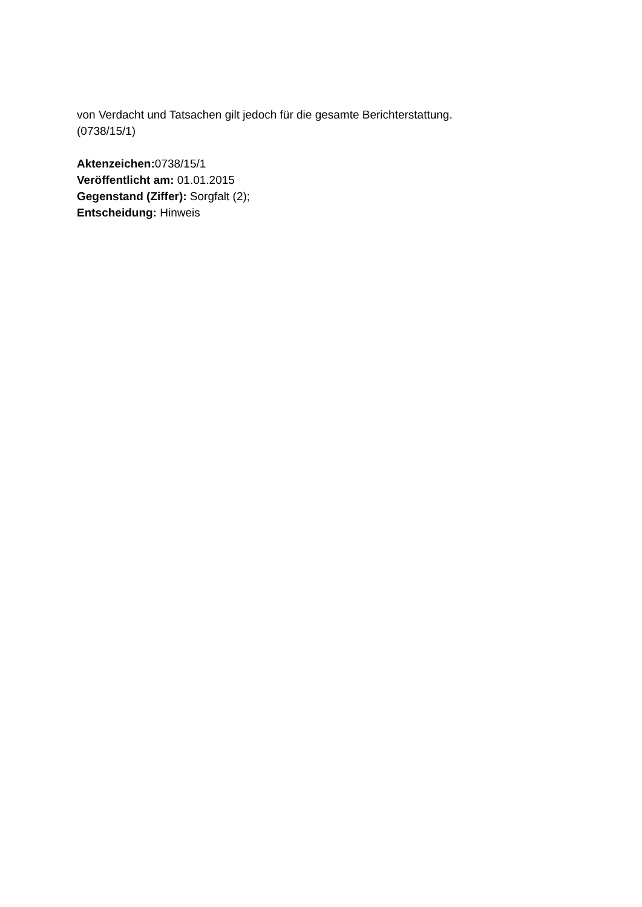von Verdacht und Tatsachen gilt jedoch für die gesamte Berichterstattung.
(0738/15/1)
Aktenzeichen: 0738/15/1
Veröffentlicht am: 01.01.2015
Gegenstand (Ziffer): Sorgfalt (2);
Entscheidung: Hinweis